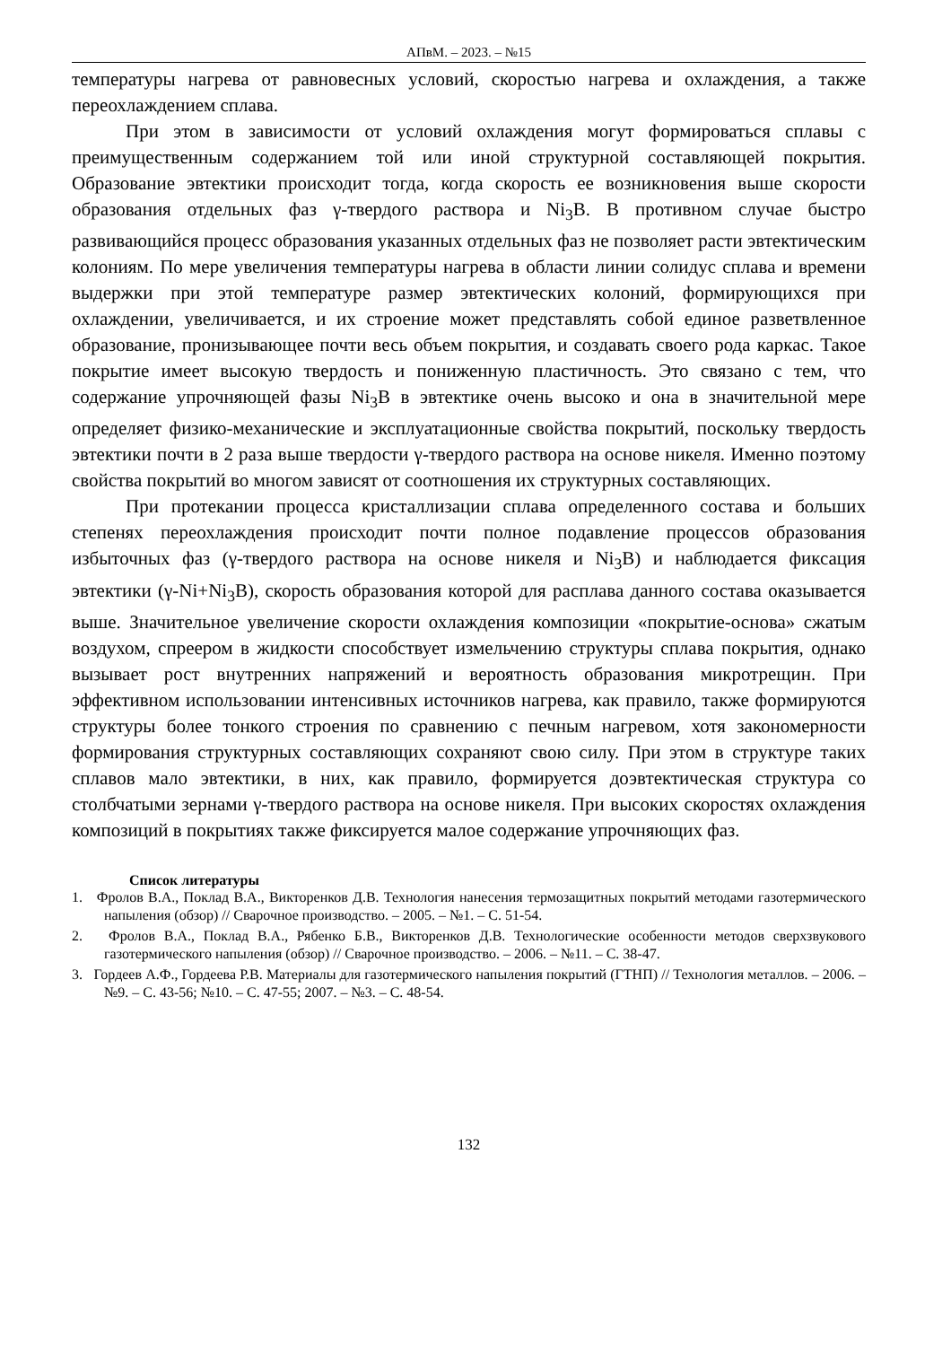АПвМ. – 2023. – №15
температуры нагрева от равновесных условий, скоростью нагрева и охлаждения, а также переохлаждением сплава.
При этом в зависимости от условий охлаждения могут формироваться сплавы с преимущественным содержанием той или иной структурной составляющей покрытия. Образование эвтектики происходит тогда, когда скорость ее возникновения выше скорости образования отдельных фаз γ-твердого раствора и Ni<sub>3</sub>B. В противном случае быстро развивающийся процесс образования указанных отдельных фаз не позволяет расти эвтектическим колониям. По мере увеличения температуры нагрева в области линии солидус сплава и времени выдержки при этой температуре размер эвтектических колоний, формирующихся при охлаждении, увеличивается, и их строение может представлять собой единое разветвленное образование, пронизывающее почти весь объем покрытия, и создавать своего рода каркас. Такое покрытие имеет высокую твердость и пониженную пластичность. Это связано с тем, что содержание упрочняющей фазы Ni<sub>3</sub>B в эвтектике очень высоко и она в значительной мере определяет физико-механические и эксплуатационные свойства покрытий, поскольку твердость эвтектики почти в 2 раза выше твердости γ-твердого раствора на основе никеля. Именно поэтому свойства покрытий во многом зависят от соотношения их структурных составляющих.
При протекании процесса кристаллизации сплава определенного состава и больших степенях переохлаждения происходит почти полное подавление процессов образования избыточных фаз (γ-твердого раствора на основе никеля и Ni<sub>3</sub>B) и наблюдается фиксация эвтектики (γ-Ni+Ni<sub>3</sub>B), скорость образования которой для расплава данного состава оказывается выше. Значительное увеличение скорости охлаждения композиции «покрытие-основа» сжатым воздухом, спреером в жидкости способствует измельчению структуры сплава покрытия, однако вызывает рост внутренних напряжений и вероятность образования микротрещин. При эффективном использовании интенсивных источников нагрева, как правило, также формируются структуры более тонкого строения по сравнению с печным нагревом, хотя закономерности формирования структурных составляющих сохраняют свою силу. При этом в структуре таких сплавов мало эвтектики, в них, как правило, формируется доэвтектическая структура со столбчатыми зернами γ-твердого раствора на основе никеля. При высоких скоростях охлаждения композиций в покрытиях также фиксируется малое содержание упрочняющих фаз.
Список литературы
1. Фролов В.А., Поклад В.А., Викторенков Д.В. Технология нанесения термозащитных покрытий методами газотермического напыления (обзор) // Сварочное производство. – 2005. – №1. – С. 51-54.
2. Фролов В.А., Поклад В.А., Рябенко Б.В., Викторенков Д.В. Технологические особенности методов сверхзвукового газотермического напыления (обзор) // Сварочное производство. – 2006. – №11. – С. 38-47.
3. Гордеев А.Ф., Гордеева Р.В. Материалы для газотермического напыления покрытий (ГТНП) // Технология металлов. – 2006. – №9. – С. 43-56; №10. – С. 47-55; 2007. – №3. – С. 48-54.
132